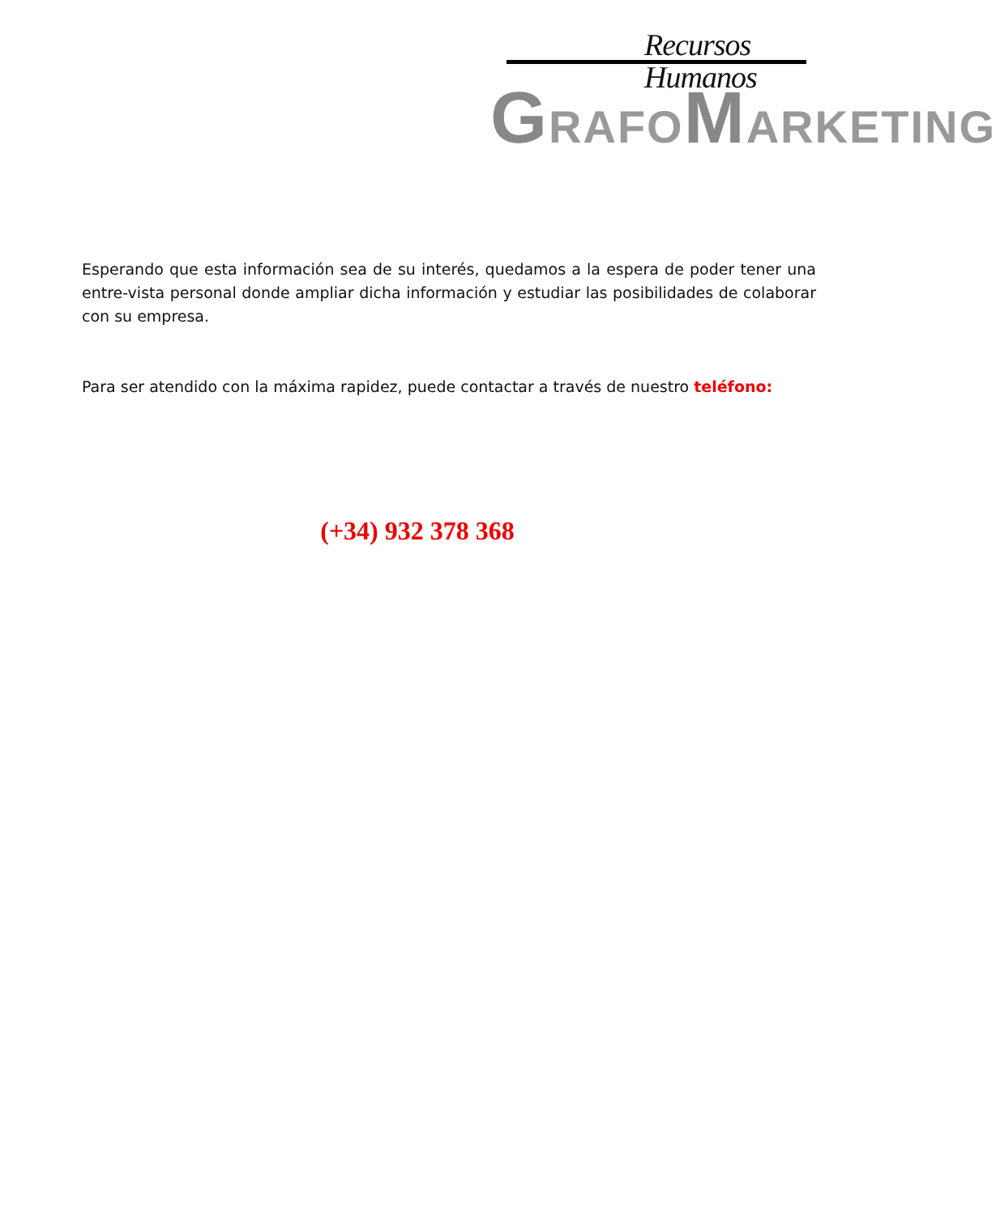Recursos Humanos
GRAFOMARKETING
Esperando que esta información sea de su interés, quedamos a la espera de poder tener una entre-vista personal donde ampliar dicha información y estudiar las posibilidades de colaborar con su empresa.
Para ser atendido con la máxima rapidez, puede contactar a través de nuestro teléfono:
(+34) 932 378 368